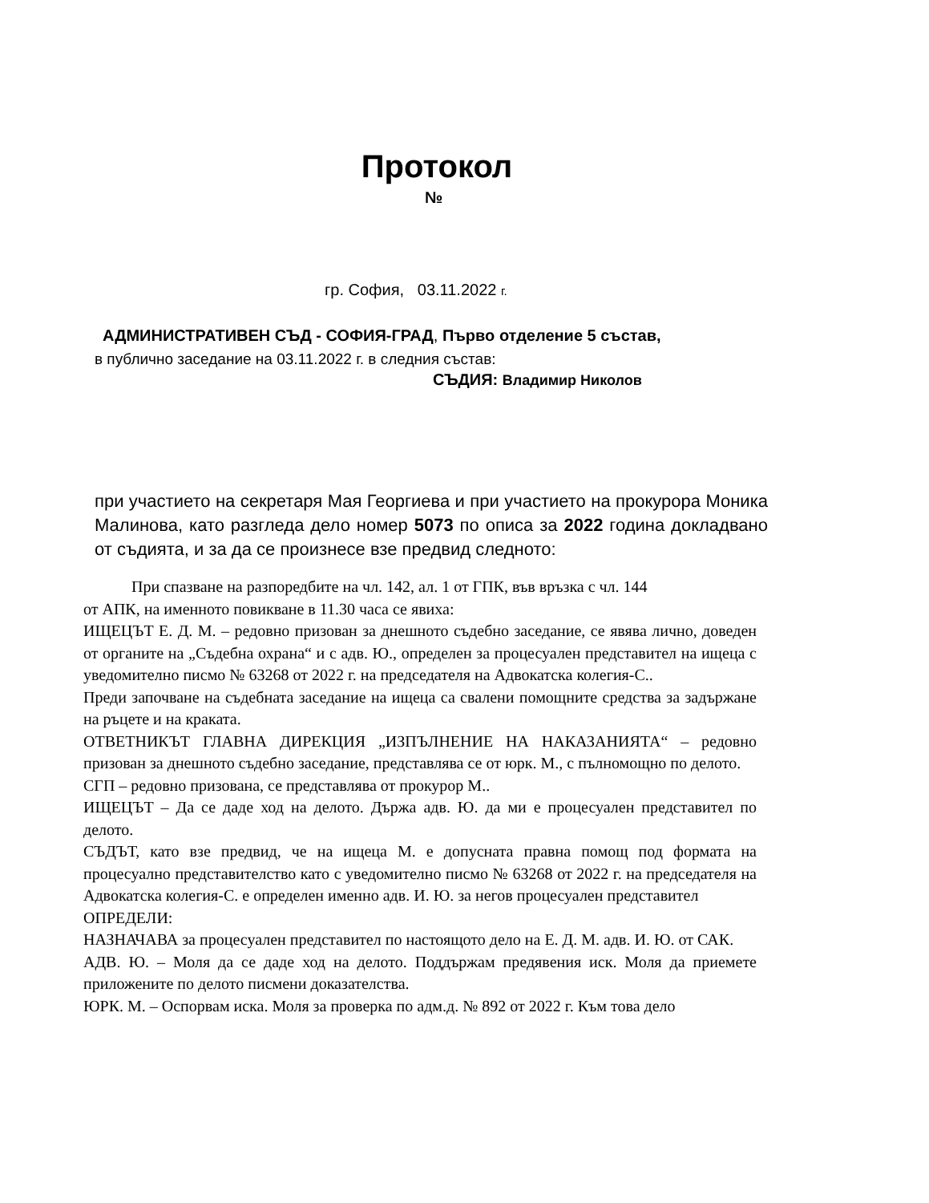Протокол
№
гр. София, 03.11.2022 г.
АДМИНИСТРАТИВЕН СЪД - СОФИЯ-ГРАД, Първо отделение 5 състав,
в публично заседание на 03.11.2022 г. в следния състав:
СЪДИЯ: Владимир Николов
при участието на секретаря Мая Георгиева и при участието на прокурора Моника Малинова, като разгледа дело номер 5073 по описа за 2022 година докладвано от съдията, и за да се произнесе взе предвид следното:
При спазване на разпоредбите на чл. 142, ал. 1 от ГПК, във връзка с чл. 144
от АПК, на именното повикване в 11.30 часа се явиха:
ИЩЕЦЪТ Е. Д. М. – редовно призован за днешното съдебно заседание, се явява лично, доведен от органите на „Съдебна охрана“ и с адв. Ю., определен за процесуален представител на ищеца с уведомително писмо № 63268 от 2022 г. на председателя на Адвокатска колегия-С..
Преди започване на съдебната заседание на ищеца са свалени помощните средства за задържане на ръцете и на краката.
ОТВЕТНИКЪТ ГЛАВНА ДИРЕКЦИЯ „ИЗПЪЛНЕНИЕ НА НАКАЗАНИЯТА“ – редовно призован за днешното съдебно заседание, представлява се от юрк. М., с пълномощно по делото.
СГП – редовно призована, се представлява от прокурор М..
ИЩЕЦЪТ – Да се даде ход на делото. Държа адв. Ю. да ми е процесуален представител по делото.
СЪДЪТ, като взе предвид, че на ищеца М. е допусната правна помощ под формата на процесуално представителство като с уведомително писмо № 63268 от 2022 г. на председателя на Адвокатска колегия-С. е определен именно адв. И. Ю. за негов процесуален представител
ОПРЕДЕЛИ:
НАЗНАЧАВА за процесуален представител по настоящото дело на Е. Д. М. адв. И. Ю. от САК.
АДВ. Ю. – Моля да се даде ход на делото. Поддържам предявения иск. Моля да приемете приложените по делото писмени доказателства.
ЮРК. М. – Оспорвам иска. Моля за проверка по адм.д. № 892 от 2022 г. Към това дело